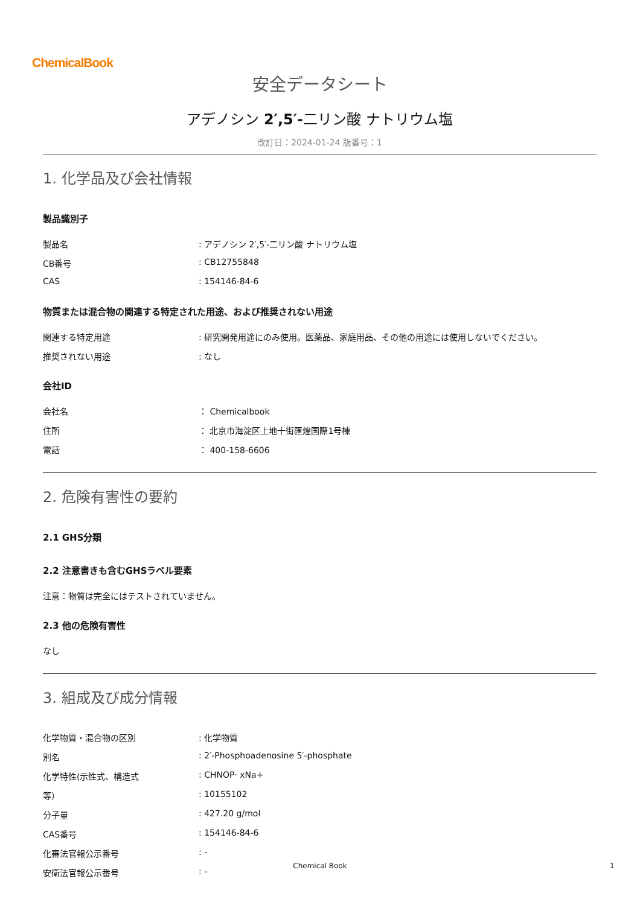ChemicalBook
安全データシート
アデノシン 2′,5′-二リン酸 ナトリウム塩
改訂日：2024-01-24 版番号：1
1. 化学品及び会社情報
製品識別子
| 製品名 | : アデノシン 2′,5′-二リン酸 ナトリウム塩 |
| CB番号 | : CB12755848 |
| CAS | : 154146-84-6 |
物質または混合物の関連する特定された用途、および推奨されない用途
| 関連する特定用途 | : 研究開発用途にのみ使用。医薬品、家庭用品、その他の用途には使用しないでください。 |
| 推奨されない用途 | : なし |
会社ID
| 会社名 | ： Chemicalbook |
| 住所 | ： 北京市海淀区上地十街匯煌国際1号棟 |
| 電話 | ： 400-158-6606 |
2. 危険有害性の要約
2.1 GHS分類
2.2 注意書きも含むGHSラベル要素
注意：物質は完全にはテストされていません。
2.3 他の危険有害性
なし
3. 組成及び成分情報
| 化学物質・混合物の区別 | : 化学物質 |
| 別名 | : 2′-Phosphoadenosine 5′-phosphate |
| 化学特性(示性式、構造式 | : CHNOP· xNa+ |
| 等） | : 10155102 |
| 分子量 | : 427.20 g/mol |
| CAS番号 | : 154146-84-6 |
| 化審法官報公示番号 | : - |
| 安衛法官報公示番号 | : - |
Chemical Book 1